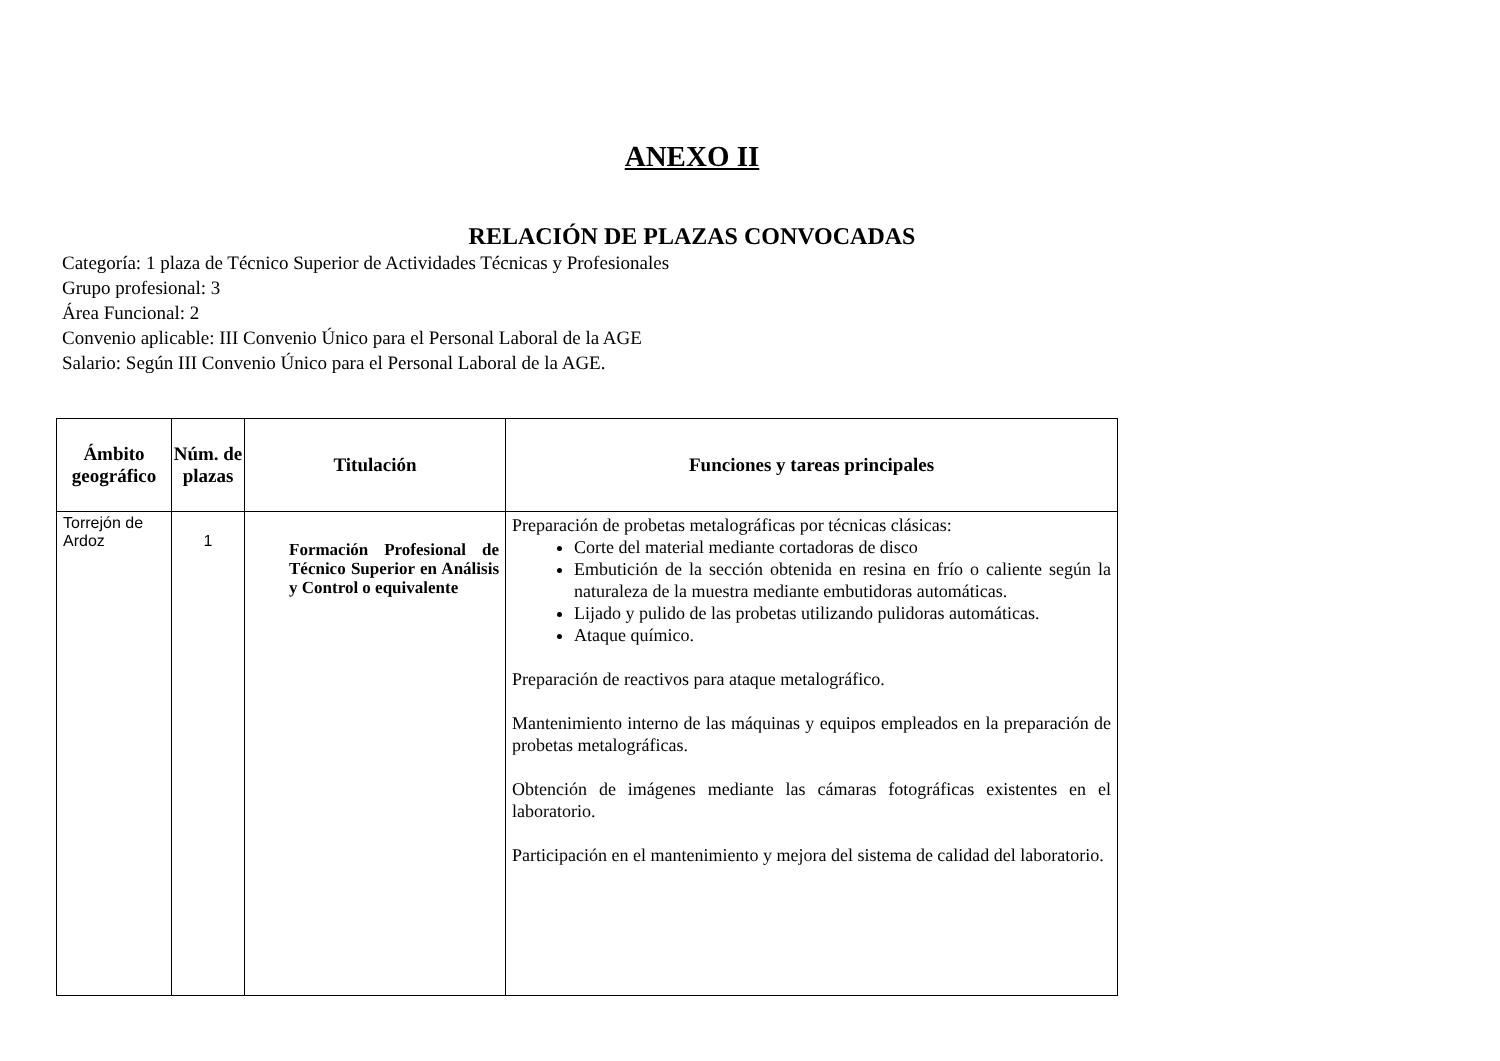ANEXO II
RELACIÓN DE PLAZAS CONVOCADAS
Categoría: 1 plaza de Técnico Superior de Actividades Técnicas y Profesionales
Grupo profesional: 3
Área Funcional: 2
Convenio aplicable: III Convenio Único para el Personal Laboral de la AGE
Salario: Según III Convenio Único para el Personal Laboral de la AGE.
| Ámbito geográfico | Núm. de plazas | Titulación | Funciones y tareas principales |
| --- | --- | --- | --- |
| Torrejón de Ardoz | 1 | Formación Profesional de Técnico Superior en Análisis y Control o equivalente | Preparación de probetas metalográficas por técnicas clásicas: Corte del material mediante cortadoras de disco Embutición de la sección obtenida en resina en frío o caliente según la naturaleza de la muestra mediante embutidoras automáticas. Lijado y pulido de las probetas utilizando pulidoras automáticas. Ataque químico. Preparación de reactivos para ataque metalográfico. Mantenimiento interno de las máquinas y equipos empleados en la preparación de probetas metalográficas. Obtención de imágenes mediante las cámaras fotográficas existentes en el laboratorio. Participación en el mantenimiento y mejora del sistema de calidad del laboratorio. |